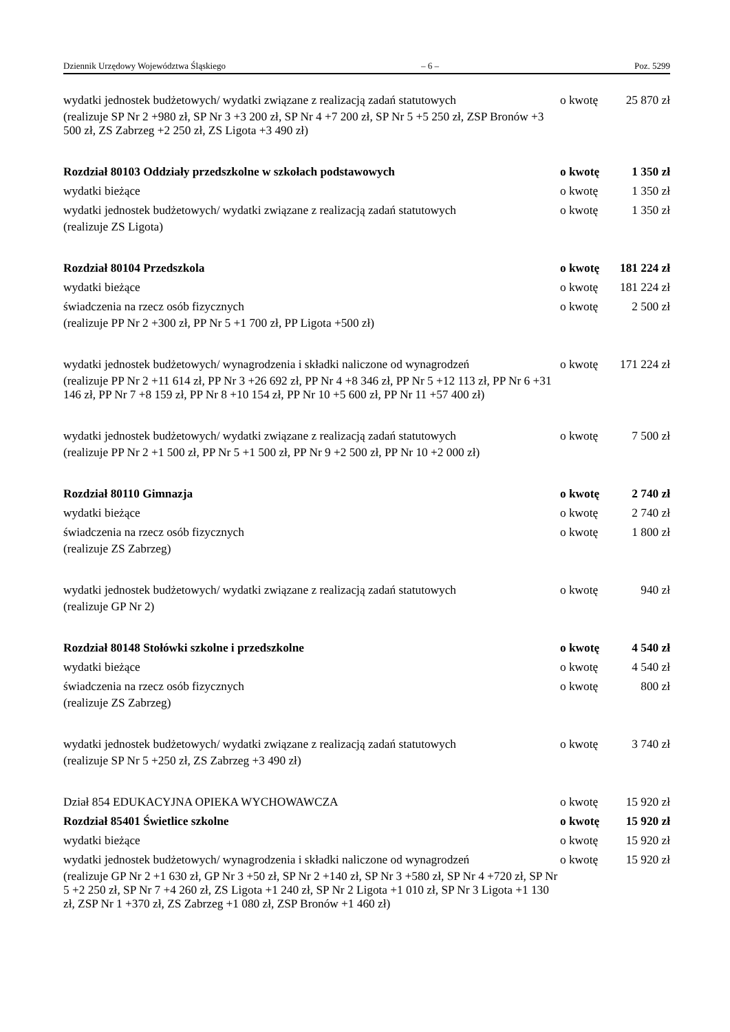Dziennik Urzędowy Województwa Śląskiego – 6 – Poz. 5299
wydatki jednostek budżetowych/ wydatki związane z realizacją zadań statutowych o kwotę 25 870 zł
(realizuje SP Nr 2 +980 zł, SP Nr 3 +3 200 zł, SP Nr 4 +7 200 zł, SP Nr 5 +5 250 zł, ZSP Bronów +3 500 zł, ZS Zabrzeg +2 250 zł, ZS Ligota +3 490 zł)
Rozdział 80103 Oddziały przedszkolne w szkołach podstawowych o kwotę 1 350 zł
wydatki bieżące o kwotę 1 350 zł
wydatki jednostek budżetowych/ wydatki związane z realizacją zadań statutowych o kwotę 1 350 zł
(realizuje ZS Ligota)
Rozdział 80104 Przedszkola o kwotę 181 224 zł
wydatki bieżące o kwotę 181 224 zł
świadczenia na rzecz osób fizycznych o kwotę 2 500 zł
(realizuje PP Nr 2 +300 zł, PP Nr 5 +1 700 zł, PP Ligota +500 zł)
wydatki jednostek budżetowych/ wynagrodzenia i składki naliczone od wynagrodzeń o kwotę 171 224 zł
(realizuje PP Nr 2 +11 614 zł, PP Nr 3 +26 692 zł, PP Nr 4 +8 346 zł, PP Nr 5 +12 113 zł, PP Nr 6 +31 146 zł, PP Nr 7 +8 159 zł, PP Nr 8 +10 154 zł, PP Nr 10 +5 600 zł, PP Nr 11 +57 400 zł)
wydatki jednostek budżetowych/ wydatki związane z realizacją zadań statutowych o kwotę 7 500 zł
(realizuje PP Nr 2 +1 500 zł, PP Nr 5 +1 500 zł, PP Nr 9 +2 500 zł, PP Nr 10 +2 000 zł)
Rozdział 80110 Gimnazja o kwotę 2 740 zł
wydatki bieżące o kwotę 2 740 zł
świadczenia na rzecz osób fizycznych o kwotę 1 800 zł
(realizuje ZS Zabrzeg)
wydatki jednostek budżetowych/ wydatki związane z realizacją zadań statutowych o kwotę 940 zł
(realizuje GP Nr 2)
Rozdział 80148 Stołówki szkolne i przedszkolne o kwotę 4 540 zł
wydatki bieżące o kwotę 4 540 zł
świadczenia na rzecz osób fizycznych o kwotę 800 zł
(realizuje ZS Zabrzeg)
wydatki jednostek budżetowych/ wydatki związane z realizacją zadań statutowych o kwotę 3 740 zł
(realizuje SP Nr 5 +250 zł, ZS Zabrzeg +3 490 zł)
Dział 854 EDUKACYJNA OPIEKA WYCHOWAWCZA o kwotę 15 920 zł
Rozdział 85401 Świetlice szkolne o kwotę 15 920 zł
wydatki bieżące o kwotę 15 920 zł
wydatki jednostek budżetowych/ wynagrodzenia i składki naliczone od wynagrodzeń o kwotę 15 920 zł
(realizuje GP Nr 2 +1 630 zł, GP Nr 3 +50 zł, SP Nr 2 +140 zł, SP Nr 3 +580 zł, SP Nr 4 +720 zł, SP Nr 5 +2 250 zł, SP Nr 7 +4 260 zł, ZS Ligota +1 240 zł, SP Nr 2 Ligota +1 010 zł, SP Nr 3 Ligota +1 130 zł, ZSP Nr 1 +370 zł, ZS Zabrzeg +1 080 zł, ZSP Bronów +1 460 zł)